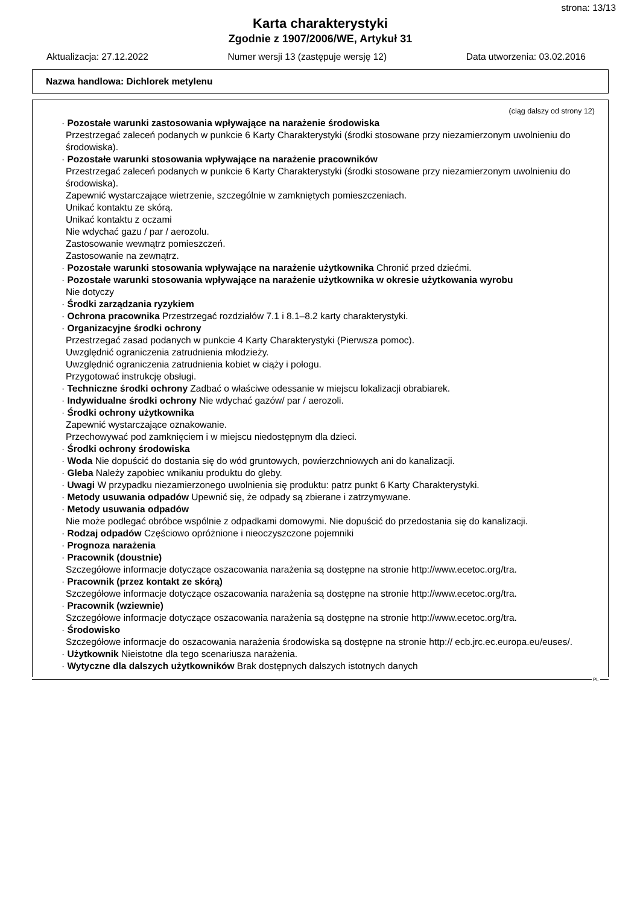strona: 13/13
Karta charakterystyki
Zgodnie z 1907/2006/WE, Artykuł 31
Aktualizacja: 27.12.2022 Numer wersji 13 (zastępuje wersję 12) Data utworzenia: 03.02.2016
Nazwa handlowa: Dichlorek metylenu
(ciąg dalszy od strony 12)
· Pozostałe warunki zastosowania wpływające na narażenie środowiska
Przestrzegać zaleceń podanych w punkcie 6 Karty Charakterystyki (środki stosowane przy niezamierzonym uwolnieniu do środowiska).
· Pozostałe warunki stosowania wpływające na narażenie pracowników
Przestrzegać zaleceń podanych w punkcie 6 Karty Charakterystyki (środki stosowane przy niezamierzonym uwolnieniu do środowiska).
Zapewnić wystarczające wietrzenie, szczególnie w zamkniętych pomieszczeniach.
Unikać kontaktu ze skórą.
Unikać kontaktu z oczami
Nie wdychać gazu / par / aerozolu.
Zastosowanie wewnątrz pomieszczeń.
Zastosowanie na zewnątrz.
· Pozostałe warunki stosowania wpływające na narażenie użytkownika Chronić przed dziećmi.
· Pozostałe warunki stosowania wpływające na narażenie użytkownika w okresie użytkowania wyrobu
Nie dotyczy
· Środki zarządzania ryzykiem
· Ochrona pracownika Przestrzegać rozdziałów 7.1 i 8.1–8.2 karty charakterystyki.
· Organizacyjne środki ochrony
Przestrzegać zasad podanych w punkcie 4 Karty Charakterystyki (Pierwsza pomoc).
Uwzględnić ograniczenia zatrudnienia młodzieży.
Uwzględnić ograniczenia zatrudnienia kobiet w ciąży i połogu.
Przygotować instrukcję obsługi.
· Techniczne środki ochrony Zadbać o właściwe odessanie w miejscu lokalizacji obrabiarek.
· Indywidualne środki ochrony Nie wdychać gazów/ par / aerozoli.
· Środki ochrony użytkownika
Zapewnić wystarczające oznakowanie.
Przechowywać pod zamknięciem i w miejscu niedostępnym dla dzieci.
· Środki ochrony środowiska
· Woda Nie dopuścić do dostania się do wód gruntowych, powierzchniowych ani do kanalizacji.
· Gleba Należy zapobiec wnikaniu produktu do gleby.
· Uwagi W przypadku niezamierzonego uwolnienia się produktu: patrz punkt 6 Karty Charakterystyki.
· Metody usuwania odpadów Upewnić się, że odpady są zbierane i zatrzymywane.
· Metody usuwania odpadów
Nie może podlegać obróbce wspólnie z odpadkami domowymi. Nie dopuścić do przedostania się do kanalizacji.
· Rodzaj odpadów Częściowo opróżnione i nieoczyszczone pojemniki
· Prognoza narażenia
· Pracownik (doustnie)
Szczegółowe informacje dotyczące oszacowania narażenia są dostępne na stronie http://www.ecetoc.org/tra.
· Pracownik (przez kontakt ze skórą)
Szczegółowe informacje dotyczące oszacowania narażenia są dostępne na stronie http://www.ecetoc.org/tra.
· Pracownik (wziewnie)
Szczegółowe informacje dotyczące oszacowania narażenia są dostępne na stronie http://www.ecetoc.org/tra.
· Środowisko
Szczegółowe informacje do oszacowania narażenia środowiska są dostępne na stronie http:// ecb.jrc.ec.europa.eu/euses/.
· Użytkownik Nieistotne dla tego scenariusza narażenia.
· Wytyczne dla dalszych użytkowników Brak dostępnych dalszych istotnych danych
PL